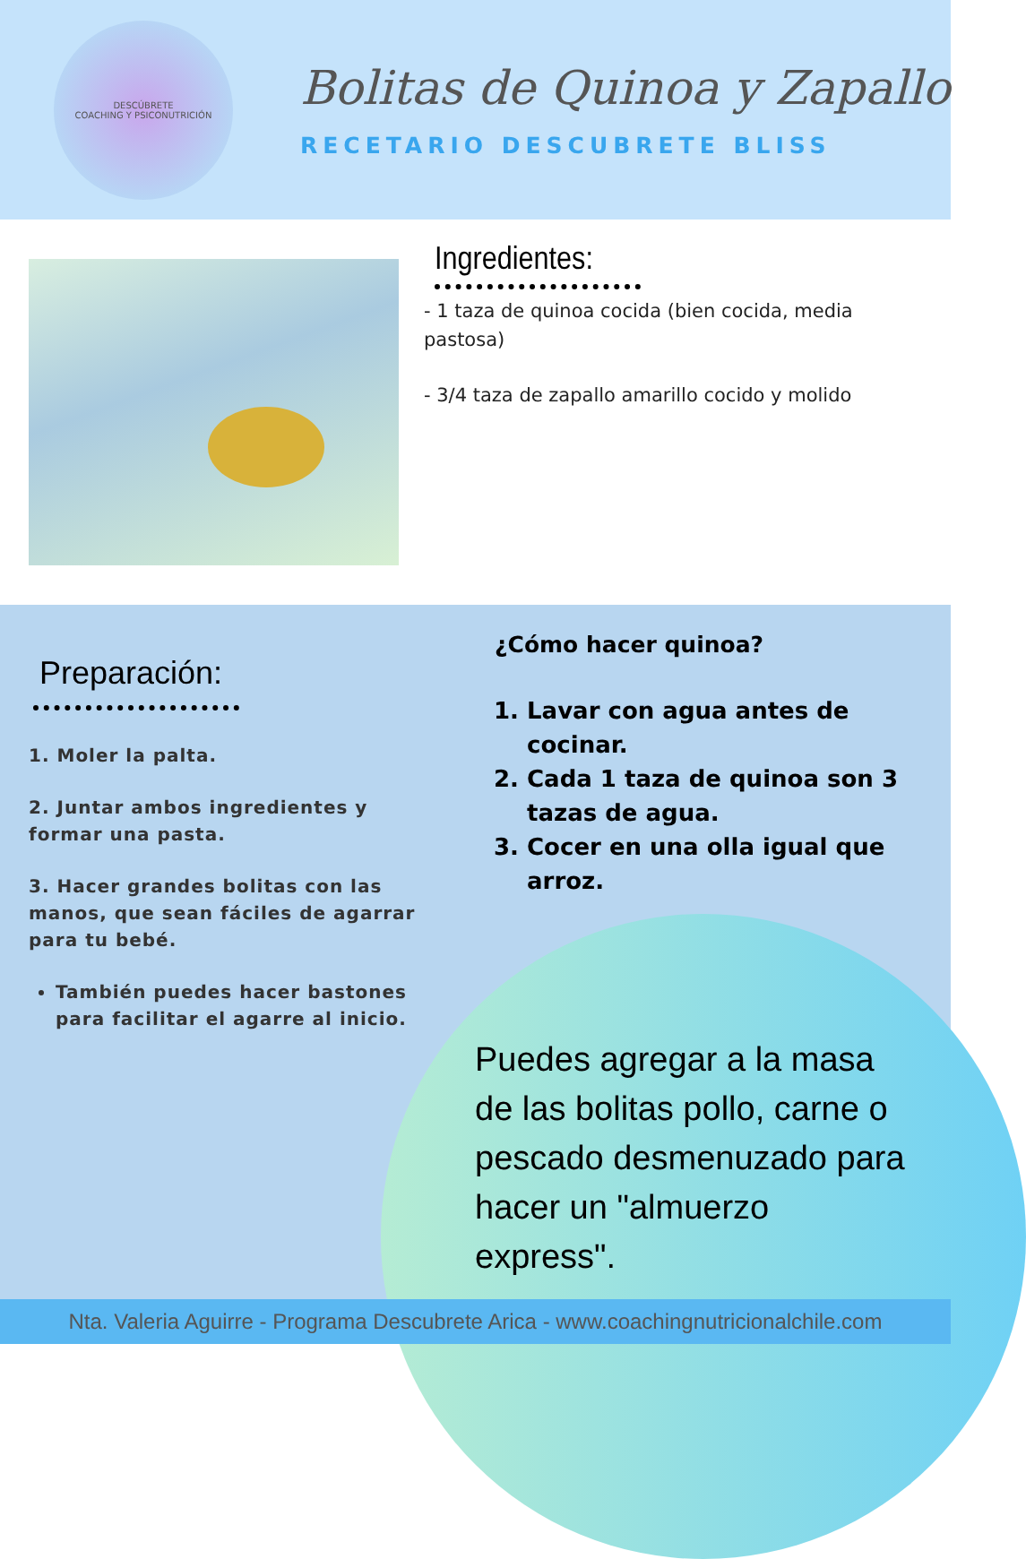DESCÚBRETE
COACHING Y PSICONUTRICIÓN
Bolitas de Quinoa y Zapallo
RECETARIO DESCUBRETE BLISS
Ingredientes:
- 1 taza de quinoa cocida (bien cocida, media pastosa)
- 3/4 taza de zapallo amarillo cocido y molido
Preparación:
1. Moler la palta.
2. Juntar ambos ingredientes y formar una pasta.
3. Hacer grandes bolitas con las manos, que sean fáciles de agarrar para tu bebé.
También puedes hacer bastones para facilitar el agarre al inicio.
¿Cómo hacer quinoa?
1. Lavar con agua antes de cocinar.
2. Cada 1 taza de quinoa son 3 tazas de agua.
3. Cocer en una olla igual que arroz.
Puedes agregar a la masa de las bolitas pollo, carne o pescado desmenuzado para hacer un "almuerzo express".
Nta. Valeria Aguirre - Programa Descubrete Arica - www.coachingnutricionalchile.com